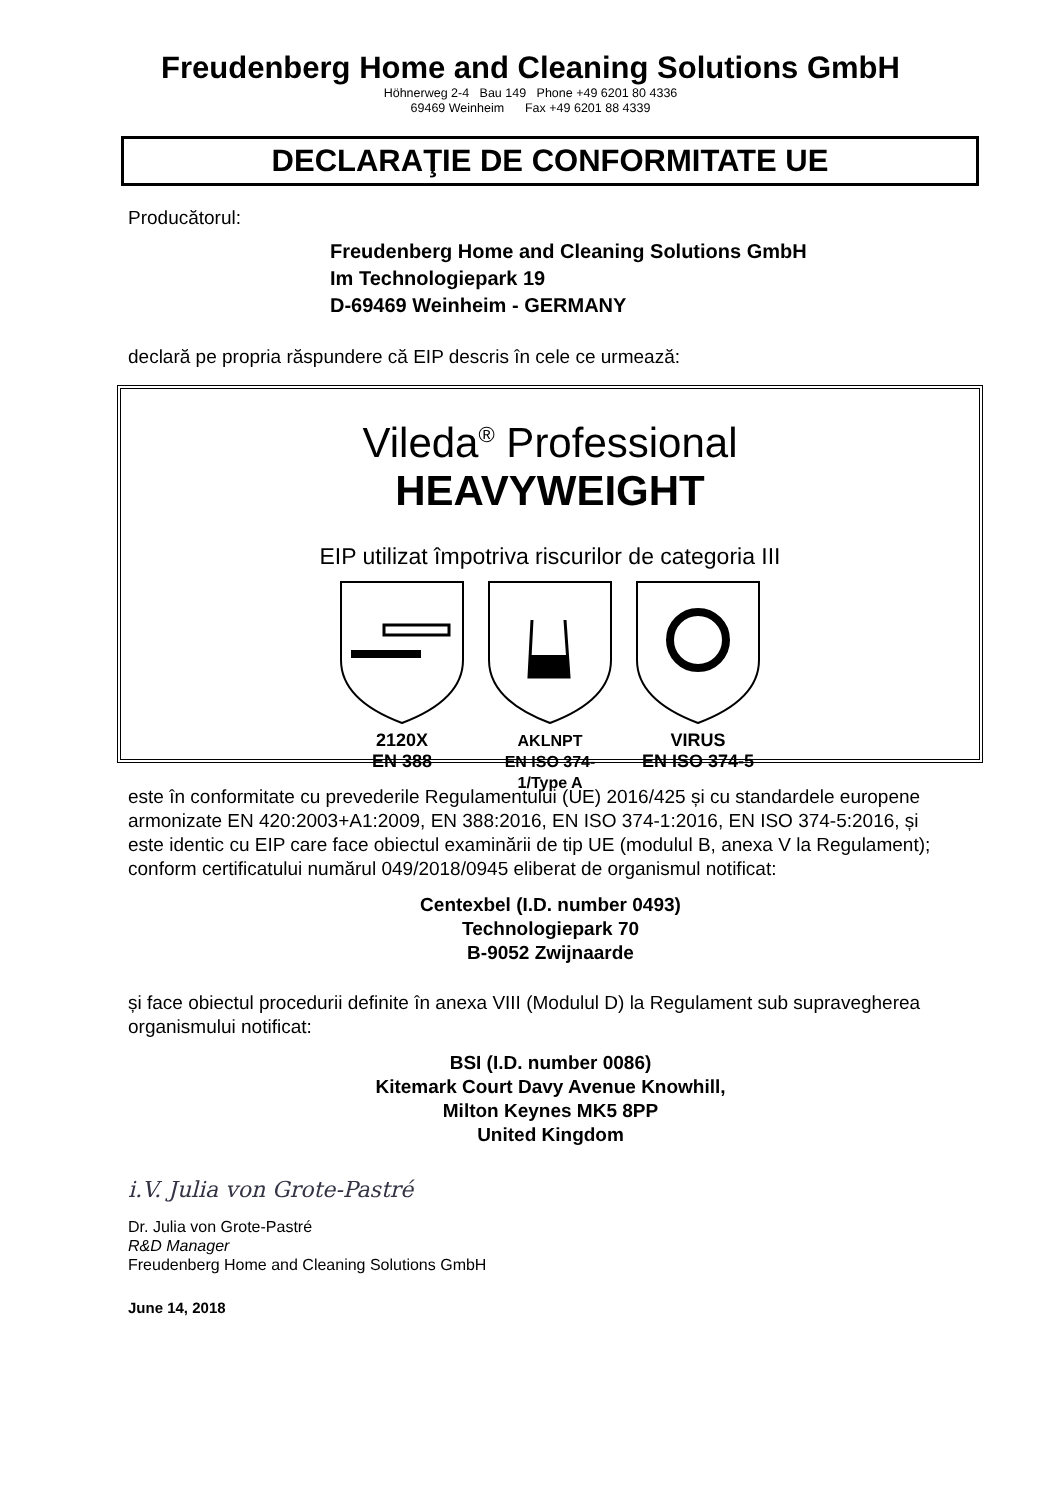Freudenberg Home and Cleaning Solutions GmbH
Höhnerweg 2-4 Bau 149 Phone +49 6201 80 4336
69469 Weinheim Fax +49 6201 88 4339
DECLARAŢIE DE CONFORMITATE UE
Producătorul:
Freudenberg Home and Cleaning Solutions GmbH
Im Technologiepark 19
D-69469 Weinheim - GERMANY
declară pe propria răspundere că EIP descris în cele ce urmează:
Vileda<sup>®</sup> Professional
HEAVYWEIGHT
EIP utilizat împotriva riscurilor de categoria III
2120X
EN 388
AKLNPT
EN ISO 374-1/Type A
VIRUS
EN ISO 374-5
este în conformitate cu prevederile Regulamentului (UE) 2016/425 și cu standardele europene armonizate EN 420:2003+A1:2009, EN 388:2016, EN ISO 374-1:2016, EN ISO 374-5:2016, și este identic cu EIP care face obiectul examinării de tip UE (modulul B, anexa V la Regulament); conform certificatului numărul 049/2018/0945 eliberat de organismul notificat:
Centexbel (I.D. number 0493)
Technologiepark 70
B-9052 Zwijnaarde
și face obiectul procedurii definite în anexa VIII (Modulul D) la Regulament sub supravegherea organismului notificat:
BSI (I.D. number 0086)
Kitemark Court Davy Avenue Knowhill,
Milton Keynes MK5 8PP
United Kingdom
i.V. Julia von Grote-Pastré
Dr. Julia von Grote-Pastré
R&D Manager
Freudenberg Home and Cleaning Solutions GmbH
June 14, 2018